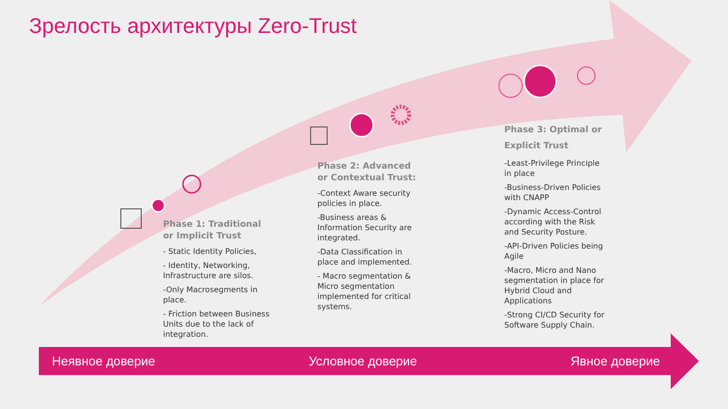Зрелость архитектуры Zero-Trust
Phase 1: Traditional or Implicit Trust
- Static Identity Policies,
- Identity, Networking, Infrastructure are silos.
-Only Macrosegments in place.
- Friction between Business Units due to the lack of integration.
Phase 2: Advanced or Contextual Trust:
-Context Aware security policies in place.
-Business areas & Information Security are integrated.
-Data Classification in place and implemented.
- Macro segmentation & Micro segmentation implemented for critical systems.
Phase 3: Optimal or Explicit Trust
-Least-Privilege Principle in place
-Business-Driven Policies with CNAPP
-Dynamic Access-Control according with the Risk and Security Posture.
-API-Driven Policies being Agile
-Macro, Micro and Nano segmentation in place for Hybrid Cloud and Applications
-Strong CI/CD Security for Software Supply Chain.
Неявное доверие Условное доверие Явное доверие